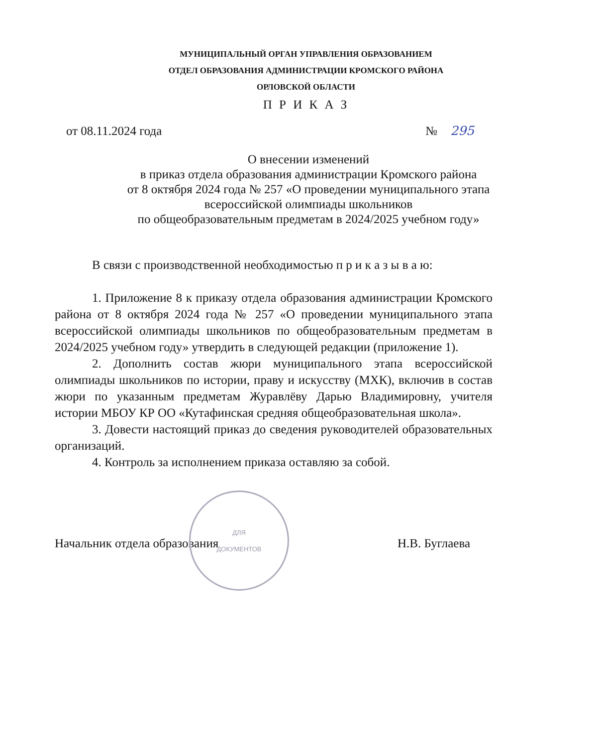МУНИЦИПАЛЬНЫЙ ОРГАН УПРАВЛЕНИЯ ОБРАЗОВАНИЕМ
ОТДЕЛ ОБРАЗОВАНИЯ АДМИНИСТРАЦИИ КРОМСКОГО РАЙОНА
ОРЛОВСКОЙ ОБЛАСТИ
П Р И К А З
от 08.11.2024 года № 295
О внесении изменений
в приказ отдела образования администрации Кромского района
от 8 октября 2024 года № 257 «О проведении муниципального этапа
всероссийской олимпиады школьников
по общеобразовательным предметам в 2024/2025 учебном году»
В связи с производственной необходимостью п р и к а з ы в а ю:
1. Приложение 8 к приказу отдела образования администрации Кромского района от 8 октября 2024 года № 257 «О проведении муниципального этапа всероссийской олимпиады школьников по общеобразовательным предметам в 2024/2025 учебном году» утвердить в следующей редакции (приложение 1).
2. Дополнить состав жюри муниципального этапа всероссийской олимпиады школьников по истории, праву и искусству (МХК), включив в состав жюри по указанным предметам Журавлёву Дарью Владимировну, учителя истории МБОУ КР ОО «Кутафинская средняя общеобразовательная школа».
3. Довести настоящий приказ до сведения руководителей образовательных организаций.
4. Контроль за исполнением приказа оставляю за собой.
Начальник отдела образования Н.В. Буглаева
ДЛЯ
ДОКУМЕНТОВ